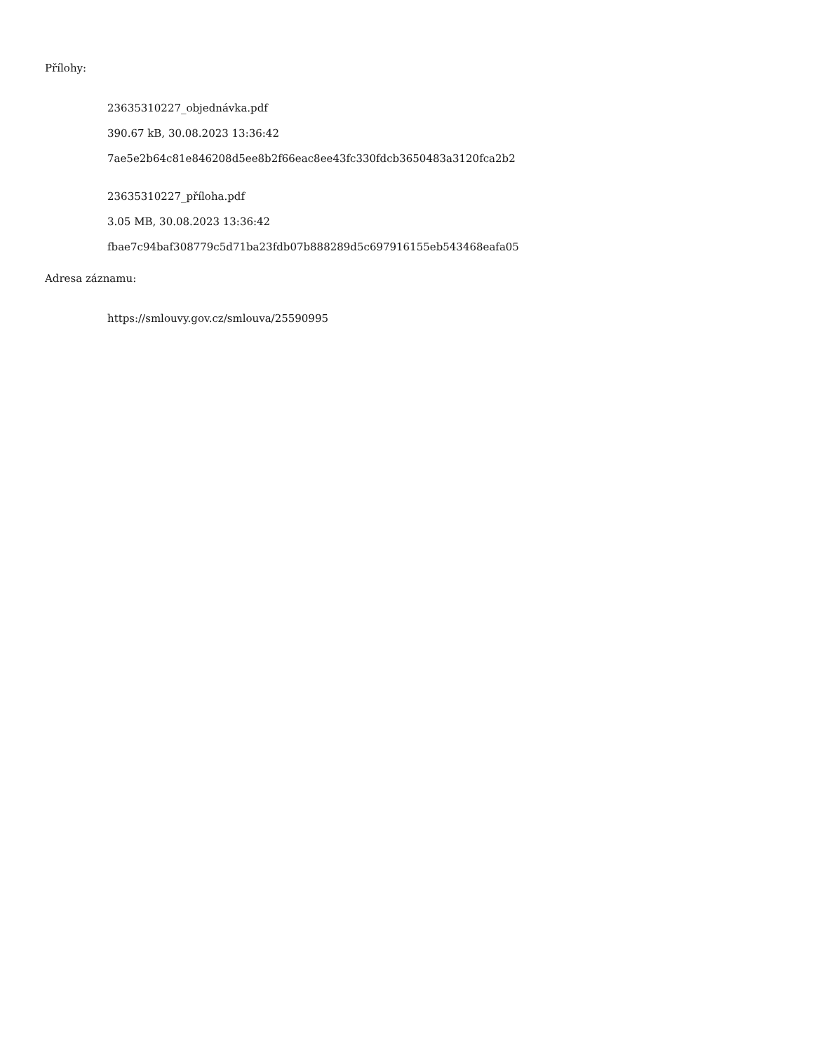Přílohy:
23635310227_objednávka.pdf
390.67 kB, 30.08.2023 13:36:42
7ae5e2b64c81e846208d5ee8b2f66eac8ee43fc330fdcb3650483a3120fca2b2
23635310227_příloha.pdf
3.05 MB, 30.08.2023 13:36:42
fbae7c94baf308779c5d71ba23fdb07b888289d5c697916155eb543468eafa05
Adresa záznamu:
https://smlouvy.gov.cz/smlouva/25590995